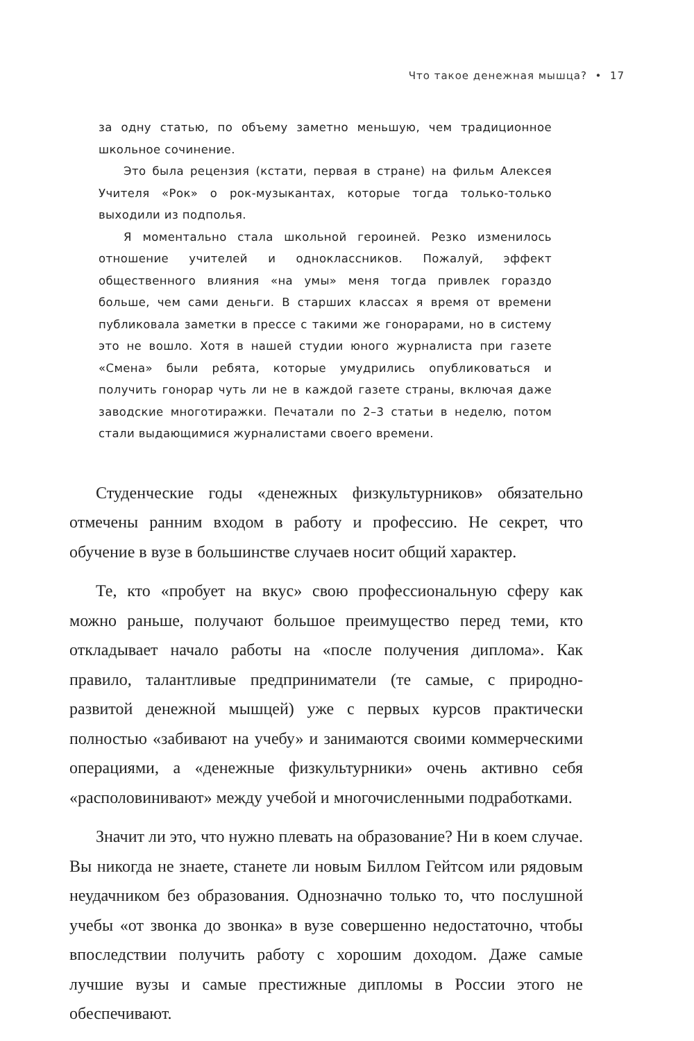Что такое денежная мышца? • 17
за одну статью, по объему заметно меньшую, чем традиционное школьное сочинение.
Это была рецензия (кстати, первая в стране) на фильм Алексея Учителя «Рок» о рок-музыкантах, которые тогда только-только выходили из подполья.
Я моментально стала школьной героиней. Резко изменилось отношение учителей и одноклассников. Пожалуй, эффект общественного влияния «на умы» меня тогда привлек гораздо больше, чем сами деньги. В старших классах я время от времени публиковала заметки в прессе с такими же гонорарами, но в систему это не вошло. Хотя в нашей студии юного журналиста при газете «Смена» были ребята, которые умудрились опубликоваться и получить гонорар чуть ли не в каждой газете страны, включая даже заводские многотиражки. Печатали по 2–3 статьи в неделю, потом стали выдающимися журналистами своего времени.
Студенческие годы «денежных физкультурников» обязательно отмечены ранним входом в работу и профессию. Не секрет, что обучение в вузе в большинстве случаев носит общий характер.
Те, кто «пробует на вкус» свою профессиональную сферу как можно раньше, получают большое преимущество перед теми, кто откладывает начало работы на «после получения диплома». Как правило, талантливые предприниматели (те самые, с природно-развитой денежной мышцей) уже с первых курсов практически полностью «забивают на учебу» и занимаются своими коммерческими операциями, а «денежные физкультурники» очень активно себя «располовинивают» между учебой и многочисленными подработками.
Значит ли это, что нужно плевать на образование? Ни в коем случае. Вы никогда не знаете, станете ли новым Биллом Гейтсом или рядовым неудачником без образования. Однозначно только то, что послушной учебы «от звонка до звонка» в вузе совершенно недостаточно, чтобы впоследствии получить работу с хорошим доходом. Даже самые лучшие вузы и самые престижные дипломы в России этого не обеспечивают.